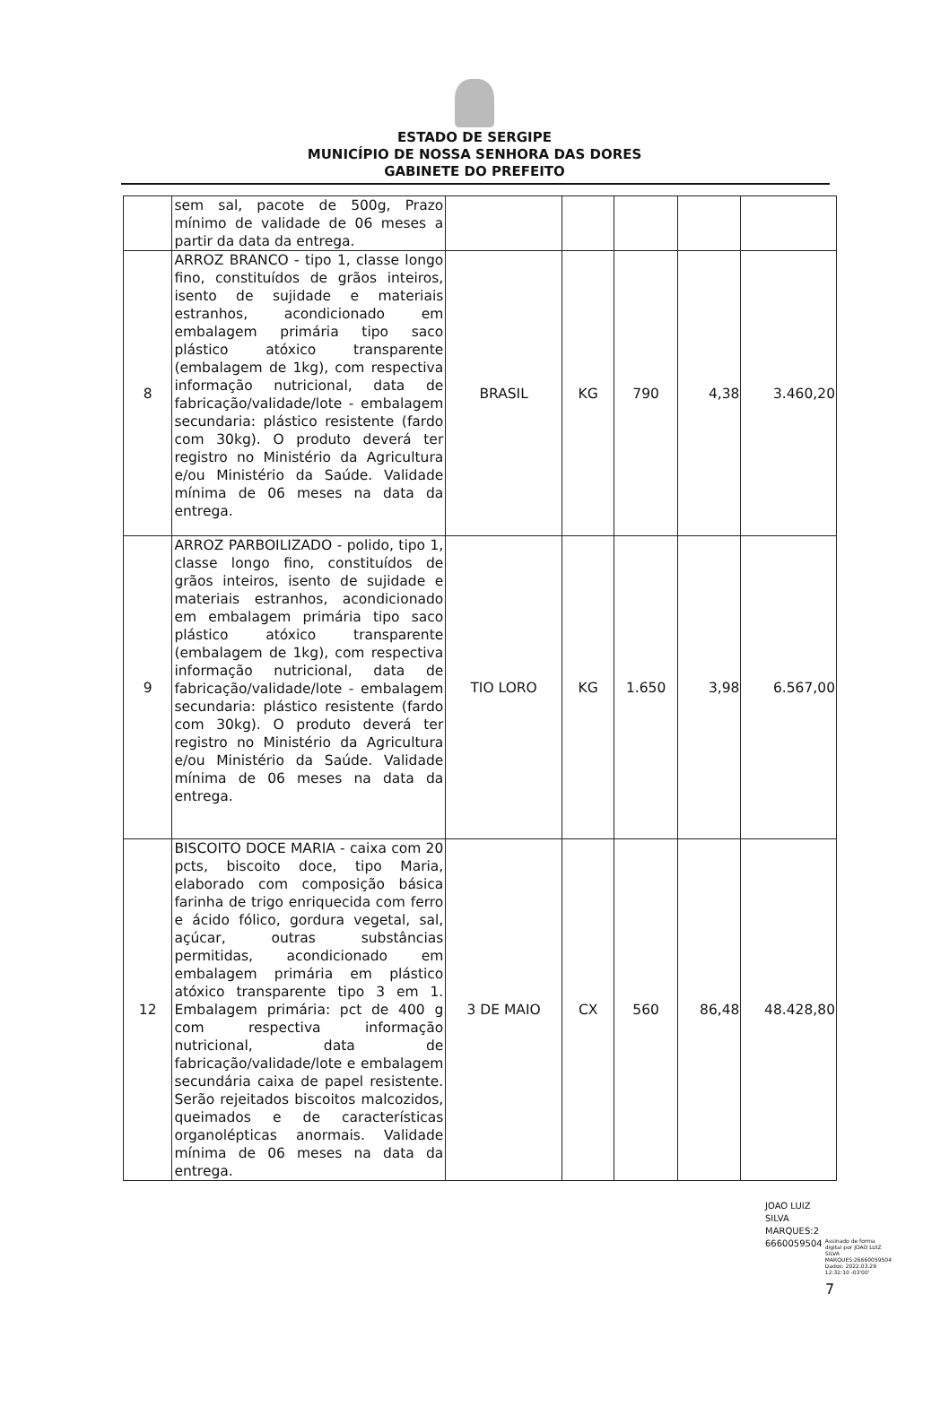ESTADO DE SERGIPE
MUNICÍPIO DE NOSSA SENHORA DAS DORES
GABINETE DO PREFEITO
| | sem sal, pacote de 500g, Prazo mínimo de validade de 06 meses a partir da data da entrega. | | | | | |
| 8 | ARROZ BRANCO - tipo 1, classe longo fino, constituídos de grãos inteiros, isento de sujidade e materiais estranhos, acondicionado em embalagem primária tipo saco plástico atóxico transparente (embalagem de 1kg), com respectiva informação nutricional, data de fabricação/validade/lote - embalagem secundaria: plástico resistente (fardo com 30kg). O produto deverá ter registro no Ministério da Agricultura e/ou Ministério da Saúde. Validade mínima de 06 meses na data da entrega. | BRASIL | KG | 790 | 4,38 | 3.460,20 |
| 9 | ARROZ PARBOILIZADO - polido, tipo 1, classe longo fino, constituídos de grãos inteiros, isento de sujidade e materiais estranhos, acondicionado em embalagem primária tipo saco plástico atóxico transparente (embalagem de 1kg), com respectiva informação nutricional, data de fabricação/validade/lote - embalagem secundaria: plástico resistente (fardo com 30kg). O produto deverá ter registro no Ministério da Agricultura e/ou Ministério da Saúde. Validade mínima de 06 meses na data da entrega. | TIO LORO | KG | 1.650 | 3,98 | 6.567,00 |
| 12 | BISCOITO DOCE MARIA - caixa com 20 pcts, biscoito doce, tipo Maria, elaborado com composição básica farinha de trigo enriquecida com ferro e ácido fólico, gordura vegetal, sal, açúcar, outras substâncias permitidas, acondicionado em embalagem primária em plástico atóxico transparente tipo 3 em 1. Embalagem primária: pct de 400 g com respectiva informação nutricional, data de fabricação/validade/lote e embalagem secundária caixa de papel resistente. Serão rejeitados biscoitos malcozidos, queimados e de características organolépticas anormais. Validade mínima de 06 meses na data da entrega. | 3 DE MAIO | CX | 560 | 86,48 | 48.428,80 |
JOAO LUIZ
SILVA
MARQUES:2
6660059504 Assinado de forma digital por JOAO LUIZ SILVA MARQUES:26660059504 Dados: 2022.03.29 12:32:10 -03'00'
7